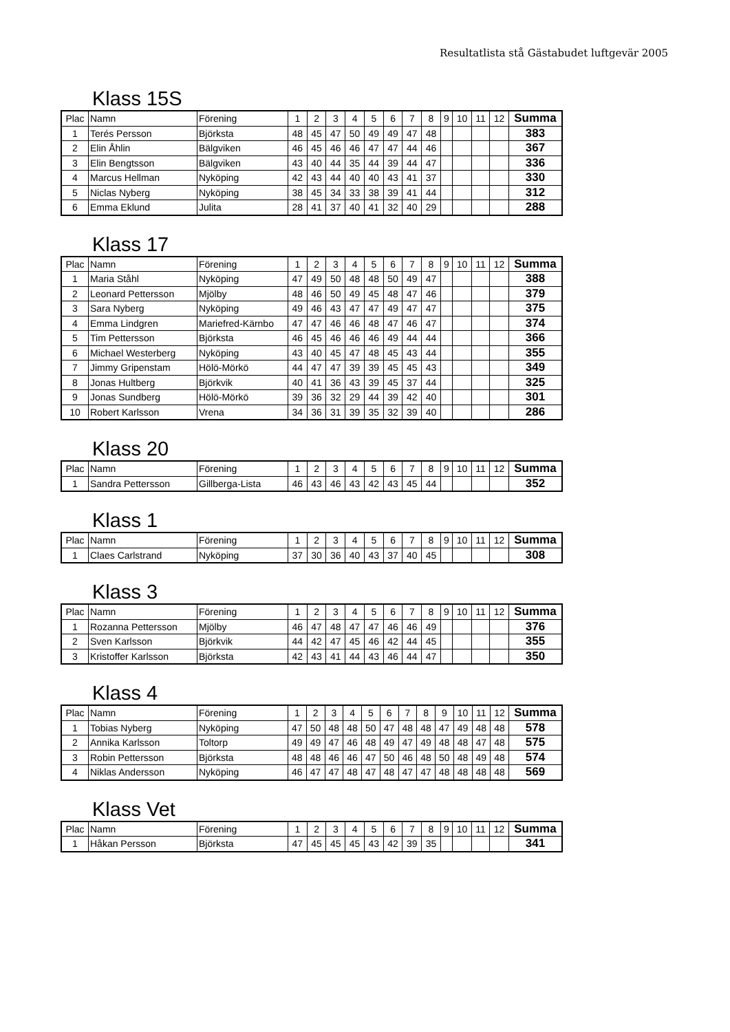Resultatlista stå Gästabudet luftgevär 2005
Klass 15S
| Plac | Namn | Förening | 1 | 2 | 3 | 4 | 5 | 6 | 7 | 8 | 9 | 10 | 11 | 12 | Summa |
| --- | --- | --- | --- | --- | --- | --- | --- | --- | --- | --- | --- | --- | --- | --- | --- |
| 1 | Terés Persson | Björksta | 48 | 45 | 47 | 50 | 49 | 49 | 47 | 48 | | | | | 383 |
| 2 | Elin Åhlin | Bälgviken | 46 | 45 | 46 | 46 | 47 | 47 | 44 | 46 | | | | | 367 |
| 3 | Elin Bengtsson | Bälgviken | 43 | 40 | 44 | 35 | 44 | 39 | 44 | 47 | | | | | 336 |
| 4 | Marcus Hellman | Nyköping | 42 | 43 | 44 | 40 | 40 | 43 | 41 | 37 | | | | | 330 |
| 5 | Niclas Nyberg | Nyköping | 38 | 45 | 34 | 33 | 38 | 39 | 41 | 44 | | | | | 312 |
| 6 | Emma Eklund | Julita | 28 | 41 | 37 | 40 | 41 | 32 | 40 | 29 | | | | | 288 |
Klass 17
| Plac | Namn | Förening | 1 | 2 | 3 | 4 | 5 | 6 | 7 | 8 | 9 | 10 | 11 | 12 | Summa |
| --- | --- | --- | --- | --- | --- | --- | --- | --- | --- | --- | --- | --- | --- | --- | --- |
| 1 | Maria Ståhl | Nyköping | 47 | 49 | 50 | 48 | 48 | 50 | 49 | 47 | | | | | 388 |
| 2 | Leonard Pettersson | Mjölby | 48 | 46 | 50 | 49 | 45 | 48 | 47 | 46 | | | | | 379 |
| 3 | Sara Nyberg | Nyköping | 49 | 46 | 43 | 47 | 47 | 49 | 47 | 47 | | | | | 375 |
| 4 | Emma Lindgren | Mariefred-Kärnbo | 47 | 47 | 46 | 46 | 48 | 47 | 46 | 47 | | | | | 374 |
| 5 | Tim Pettersson | Björksta | 46 | 45 | 46 | 46 | 46 | 49 | 44 | 44 | | | | | 366 |
| 6 | Michael Westerberg | Nyköping | 43 | 40 | 45 | 47 | 48 | 45 | 43 | 44 | | | | | 355 |
| 7 | Jimmy Gripenstam | Hölö-Mörkö | 44 | 47 | 47 | 39 | 39 | 45 | 45 | 43 | | | | | 349 |
| 8 | Jonas Hultberg | Björkvik | 40 | 41 | 36 | 43 | 39 | 45 | 37 | 44 | | | | | 325 |
| 9 | Jonas Sundberg | Hölö-Mörkö | 39 | 36 | 32 | 29 | 44 | 39 | 42 | 40 | | | | | 301 |
| 10 | Robert Karlsson | Vrena | 34 | 36 | 31 | 39 | 35 | 32 | 39 | 40 | | | | | 286 |
Klass 20
| Plac | Namn | Förening | 1 | 2 | 3 | 4 | 5 | 6 | 7 | 8 | 9 | 10 | 11 | 12 | Summa |
| --- | --- | --- | --- | --- | --- | --- | --- | --- | --- | --- | --- | --- | --- | --- | --- |
| 1 | Sandra Pettersson | Gillberga-Lista | 46 | 43 | 46 | 43 | 42 | 43 | 45 | 44 | | | | | 352 |
Klass 1
| Plac | Namn | Förening | 1 | 2 | 3 | 4 | 5 | 6 | 7 | 8 | 9 | 10 | 11 | 12 | Summa |
| --- | --- | --- | --- | --- | --- | --- | --- | --- | --- | --- | --- | --- | --- | --- | --- |
| 1 | Claes Carlstrand | Nyköping | 37 | 30 | 36 | 40 | 43 | 37 | 40 | 45 | | | | | 308 |
Klass 3
| Plac | Namn | Förening | 1 | 2 | 3 | 4 | 5 | 6 | 7 | 8 | 9 | 10 | 11 | 12 | Summa |
| --- | --- | --- | --- | --- | --- | --- | --- | --- | --- | --- | --- | --- | --- | --- | --- |
| 1 | Rozanna Pettersson | Mjölby | 46 | 47 | 48 | 47 | 47 | 46 | 46 | 49 | | | | | 376 |
| 2 | Sven Karlsson | Björkvik | 44 | 42 | 47 | 45 | 46 | 42 | 44 | 45 | | | | | 355 |
| 3 | Kristoffer Karlsson | Björksta | 42 | 43 | 41 | 44 | 43 | 46 | 44 | 47 | | | | | 350 |
Klass 4
| Plac | Namn | Förening | 1 | 2 | 3 | 4 | 5 | 6 | 7 | 8 | 9 | 10 | 11 | 12 | Summa |
| --- | --- | --- | --- | --- | --- | --- | --- | --- | --- | --- | --- | --- | --- | --- | --- |
| 1 | Tobias Nyberg | Nyköping | 47 | 50 | 48 | 48 | 50 | 47 | 48 | 48 | 47 | 49 | 48 | 48 | 578 |
| 2 | Annika Karlsson | Toltorp | 49 | 49 | 47 | 46 | 48 | 49 | 47 | 49 | 48 | 48 | 47 | 48 | 575 |
| 3 | Robin Pettersson | Björksta | 48 | 48 | 46 | 46 | 47 | 50 | 46 | 48 | 50 | 48 | 49 | 48 | 574 |
| 4 | Niklas Andersson | Nyköping | 46 | 47 | 47 | 48 | 47 | 48 | 47 | 47 | 48 | 48 | 48 | 48 | 569 |
Klass Vet
| Plac | Namn | Förening | 1 | 2 | 3 | 4 | 5 | 6 | 7 | 8 | 9 | 10 | 11 | 12 | Summa |
| --- | --- | --- | --- | --- | --- | --- | --- | --- | --- | --- | --- | --- | --- | --- | --- |
| 1 | Håkan Persson | Björksta | 47 | 45 | 45 | 45 | 43 | 42 | 39 | 35 | | | | | 341 |